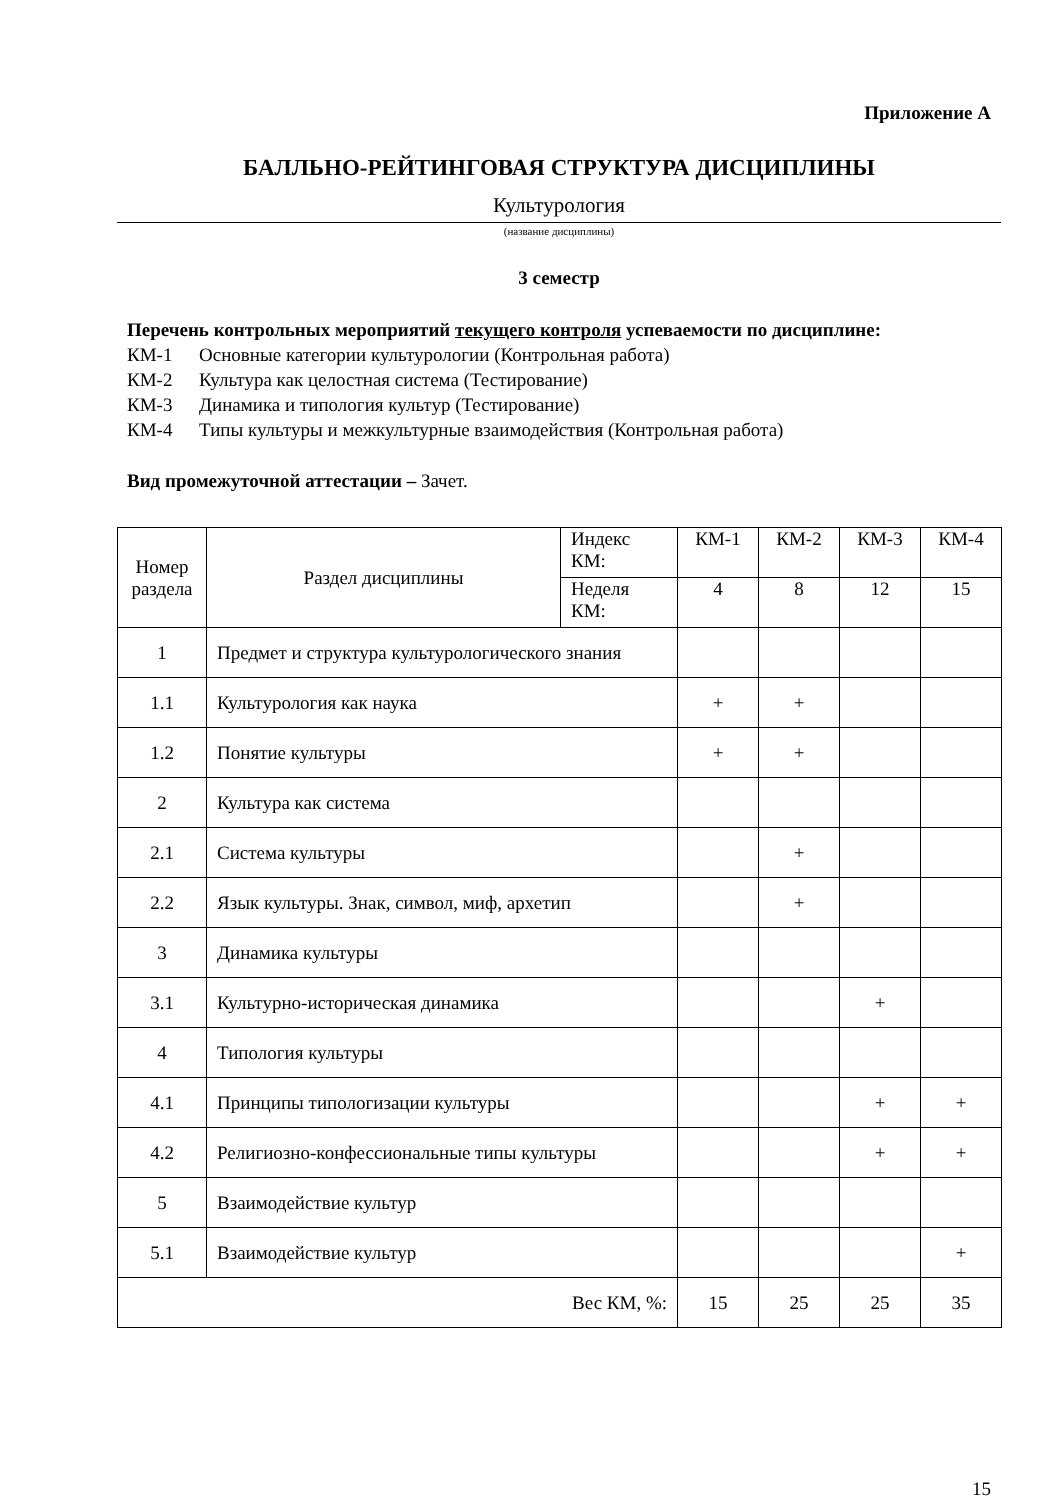Приложение А
БАЛЛЬНО-РЕЙТИНГОВАЯ СТРУКТУРА ДИСЦИПЛИНЫ
Культурология
(название дисциплины)
3 семестр
Перечень контрольных мероприятий текущего контроля успеваемости по дисциплине:
КМ-1 Основные категории культурологии (Контрольная работа)
КМ-2 Культура как целостная система (Тестирование)
КМ-3 Динамика и типология культур (Тестирование)
КМ-4 Типы культуры и межкультурные взаимодействия (Контрольная работа)
Вид промежуточной аттестации – Зачет.
| Номер раздела | Раздел дисциплины | Индекс КМ: | КМ-1 | КМ-2 | КМ-3 | КМ-4 |
| | | Неделя КМ: | 4 | 8 | 12 | 15 |
| 1 | Предмет и структура культурологического знания | | | | | |
| 1.1 | Культурология как наука | | + | + | | |
| 1.2 | Понятие культуры | | + | + | | |
| 2 | Культура как система | | | | | |
| 2.1 | Система культуры | | | + | | |
| 2.2 | Язык культуры. Знак, символ, миф, архетип | | | + | | |
| 3 | Динамика культуры | | | | | |
| 3.1 | Культурно-историческая динамика | | | | + | |
| 4 | Типология культуры | | | | | |
| 4.1 | Принципы типологизации культуры | | | | + | + |
| 4.2 | Религиозно-конфессиональные типы культуры | | | | + | + |
| 5 | Взаимодействие культур | | | | | |
| 5.1 | Взаимодействие культур | | | | | + |
| Вес КМ, %: | | | 15 | 25 | 25 | 35 |
15